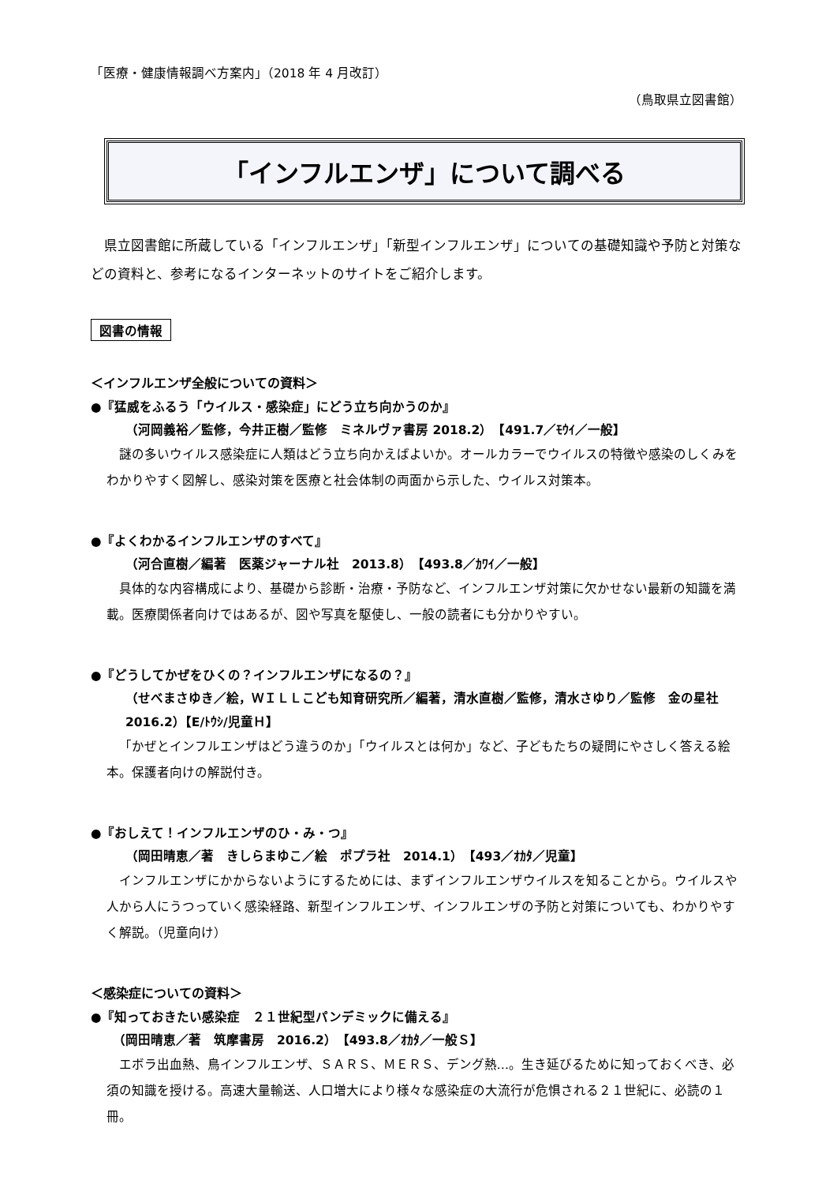「医療・健康情報調べ方案内」（2018 年 4 月改訂）
（鳥取県立図書館）
「インフルエンザ」について調べる
県立図書館に所蔵している「インフルエンザ」「新型インフルエンザ」についての基礎知識や予防と対策などの資料と、参考になるインターネットのサイトをご紹介します。
図書の情報
＜インフルエンザ全般についての資料＞
●『猛威をふるう「ウイルス・感染症」にどう立ち向かうのか』
（河岡義裕／監修，今井正樹／監修　ミネルヴァ書房 2018.2）　【491.7／ﾓｳｲ／一般】
謎の多いウイルス感染症に人類はどう立ち向かえばよいか。オールカラーでウイルスの特徴や感染のしくみをわかりやすく図解し、感染対策を医療と社会体制の両面から示した、ウイルス対策本。
●『よくわかるインフルエンザのすべて』
（河合直樹／編著　医薬ジャーナル社　2013.8）　【493.8／ｶﾜｲ／一般】
具体的な内容構成により、基礎から診断・治療・予防など、インフルエンザ対策に欠かせない最新の知識を満載。医療関係者向けではあるが、図や写真を駆使し、一般の読者にも分かりやすい。
●『どうしてかぜをひくの？インフルエンザになるの？』
（せべまさゆき／絵，ＷＩＬＬこども知育研究所／編著，清水直樹／監修，清水さゆり／監修　金の星社　2016.2）【E/ﾄｳｼ/児童Ｈ】
「かぜとインフルエンザはどう違うのか」「ウイルスとは何か」など、子どもたちの疑問にやさしく答える絵本。保護者向けの解説付き。
●『おしえて！インフルエンザのひ・み・つ』
（岡田晴恵／著　きしらまゆこ／絵　ポプラ社　2014.1）　【493／ｵｶﾀ／児童】
インフルエンザにかからないようにするためには、まずインフルエンザウイルスを知ることから。ウイルスや人から人にうつっていく感染経路、新型インフルエンザ、インフルエンザの予防と対策についても、わかりやすく解説。（児童向け）
＜感染症についての資料＞
●『知っておきたい感染症　２１世紀型パンデミックに備える』
（岡田晴恵／著　筑摩書房　2016.2）　【493.8／ｵｶﾀ／一般Ｓ】
エボラ出血熱、鳥インフルエンザ、ＳＡＲＳ、ＭＥＲＳ、デング熱…。生き延びるために知っておくべき、必須の知識を授ける。高速大量輸送、人口増大により様々な感染症の大流行が危惧される２１世紀に、必読の１冊。